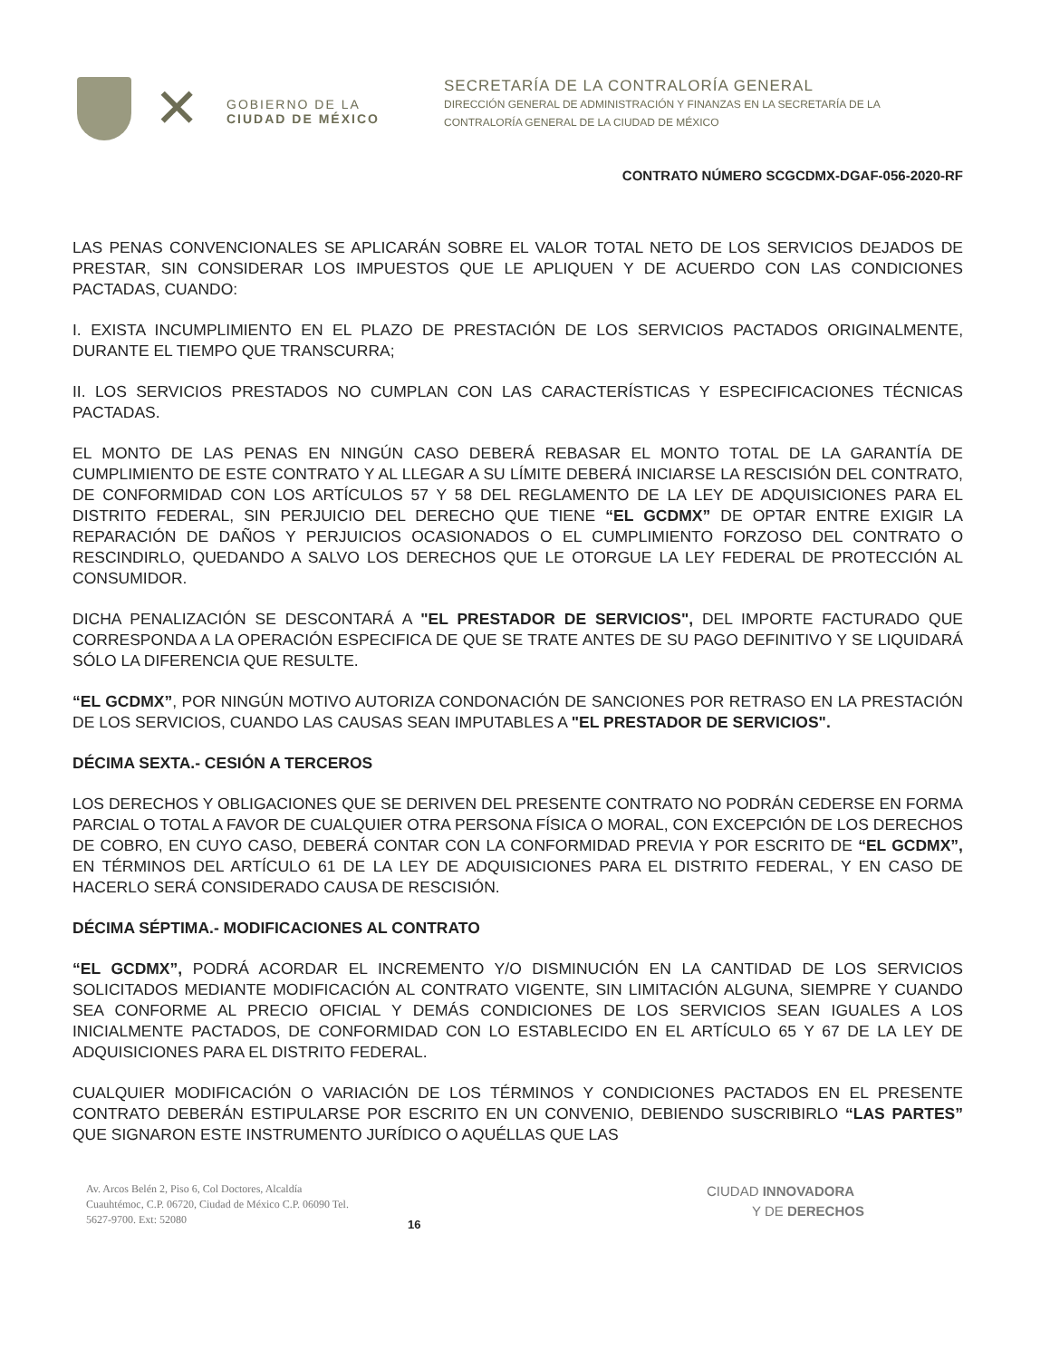✕
GOBIERNO DE LA
CIUDAD DE MÉXICO
SECRETARÍA DE LA CONTRALORÍA GENERAL
DIRECCIÓN GENERAL DE ADMINISTRACIÓN Y FINANZAS EN LA SECRETARÍA DE LA
CONTRALORÍA GENERAL DE LA CIUDAD DE MÉXICO
CONTRATO NÚMERO SCGCDMX-DGAF-056-2020-RF
LAS PENAS CONVENCIONALES SE APLICARÁN SOBRE EL VALOR TOTAL NETO DE LOS SERVICIOS DEJADOS DE PRESTAR, SIN CONSIDERAR LOS IMPUESTOS QUE LE APLIQUEN Y DE ACUERDO CON LAS CONDICIONES PACTADAS, CUANDO:
I. EXISTA INCUMPLIMIENTO EN EL PLAZO DE PRESTACIÓN DE LOS SERVICIOS PACTADOS ORIGINALMENTE, DURANTE EL TIEMPO QUE TRANSCURRA;
II. LOS SERVICIOS PRESTADOS NO CUMPLAN CON LAS CARACTERÍSTICAS Y ESPECIFICACIONES TÉCNICAS PACTADAS.
EL MONTO DE LAS PENAS EN NINGÚN CASO DEBERÁ REBASAR EL MONTO TOTAL DE LA GARANTÍA DE CUMPLIMIENTO DE ESTE CONTRATO Y AL LLEGAR A SU LÍMITE DEBERÁ INICIARSE LA RESCISIÓN DEL CONTRATO, DE CONFORMIDAD CON LOS ARTÍCULOS 57 Y 58 DEL REGLAMENTO DE LA LEY DE ADQUISICIONES PARA EL DISTRITO FEDERAL, SIN PERJUICIO DEL DERECHO QUE TIENE “EL GCDMX” DE OPTAR ENTRE EXIGIR LA REPARACIÓN DE DAÑOS Y PERJUICIOS OCASIONADOS O EL CUMPLIMIENTO FORZOSO DEL CONTRATO O RESCINDIRLO, QUEDANDO A SALVO LOS DERECHOS QUE LE OTORGUE LA LEY FEDERAL DE PROTECCIÓN AL CONSUMIDOR.
DICHA PENALIZACIÓN SE DESCONTARÁ A "EL PRESTADOR DE SERVICIOS", DEL IMPORTE FACTURADO QUE CORRESPONDA A LA OPERACIÓN ESPECIFICA DE QUE SE TRATE ANTES DE SU PAGO DEFINITIVO Y SE LIQUIDARÁ SÓLO LA DIFERENCIA QUE RESULTE.
“EL GCDMX”, POR NINGÚN MOTIVO AUTORIZA CONDONACIÓN DE SANCIONES POR RETRASO EN LA PRESTACIÓN DE LOS SERVICIOS, CUANDO LAS CAUSAS SEAN IMPUTABLES A "EL PRESTADOR DE SERVICIOS".
DÉCIMA SEXTA.- CESIÓN A TERCEROS
LOS DERECHOS Y OBLIGACIONES QUE SE DERIVEN DEL PRESENTE CONTRATO NO PODRÁN CEDERSE EN FORMA PARCIAL O TOTAL A FAVOR DE CUALQUIER OTRA PERSONA FÍSICA O MORAL, CON EXCEPCIÓN DE LOS DERECHOS DE COBRO, EN CUYO CASO, DEBERÁ CONTAR CON LA CONFORMIDAD PREVIA Y POR ESCRITO DE “EL GCDMX”, EN TÉRMINOS DEL ARTÍCULO 61 DE LA LEY DE ADQUISICIONES PARA EL DISTRITO FEDERAL, Y EN CASO DE HACERLO SERÁ CONSIDERADO CAUSA DE RESCISIÓN.
DÉCIMA SÉPTIMA.- MODIFICACIONES AL CONTRATO
“EL GCDMX”, PODRÁ ACORDAR EL INCREMENTO Y/O DISMINUCIÓN EN LA CANTIDAD DE LOS SERVICIOS SOLICITADOS MEDIANTE MODIFICACIÓN AL CONTRATO VIGENTE, SIN LIMITACIÓN ALGUNA, SIEMPRE Y CUANDO SEA CONFORME AL PRECIO OFICIAL Y DEMÁS CONDICIONES DE LOS SERVICIOS SEAN IGUALES A LOS INICIALMENTE PACTADOS, DE CONFORMIDAD CON LO ESTABLECIDO EN EL ARTÍCULO 65 Y 67 DE LA LEY DE ADQUISICIONES PARA EL DISTRITO FEDERAL.
CUALQUIER MODIFICACIÓN O VARIACIÓN DE LOS TÉRMINOS Y CONDICIONES PACTADOS EN EL PRESENTE CONTRATO DEBERÁN ESTIPULARSE POR ESCRITO EN UN CONVENIO, DEBIENDO SUSCRIBIRLO “LAS PARTES” QUE SIGNARON ESTE INSTRUMENTO JURÍDICO O AQUÉLLAS QUE LAS
Av. Arcos Belén 2, Piso 6, Col Doctores, Alcaldía Cuauhtémoc, C.P. 06720, Ciudad de México C.P. 06090 Tel. 5627-9700. Ext: 52080
16
CIUDAD INNOVADORA
Y DE DERECHOS